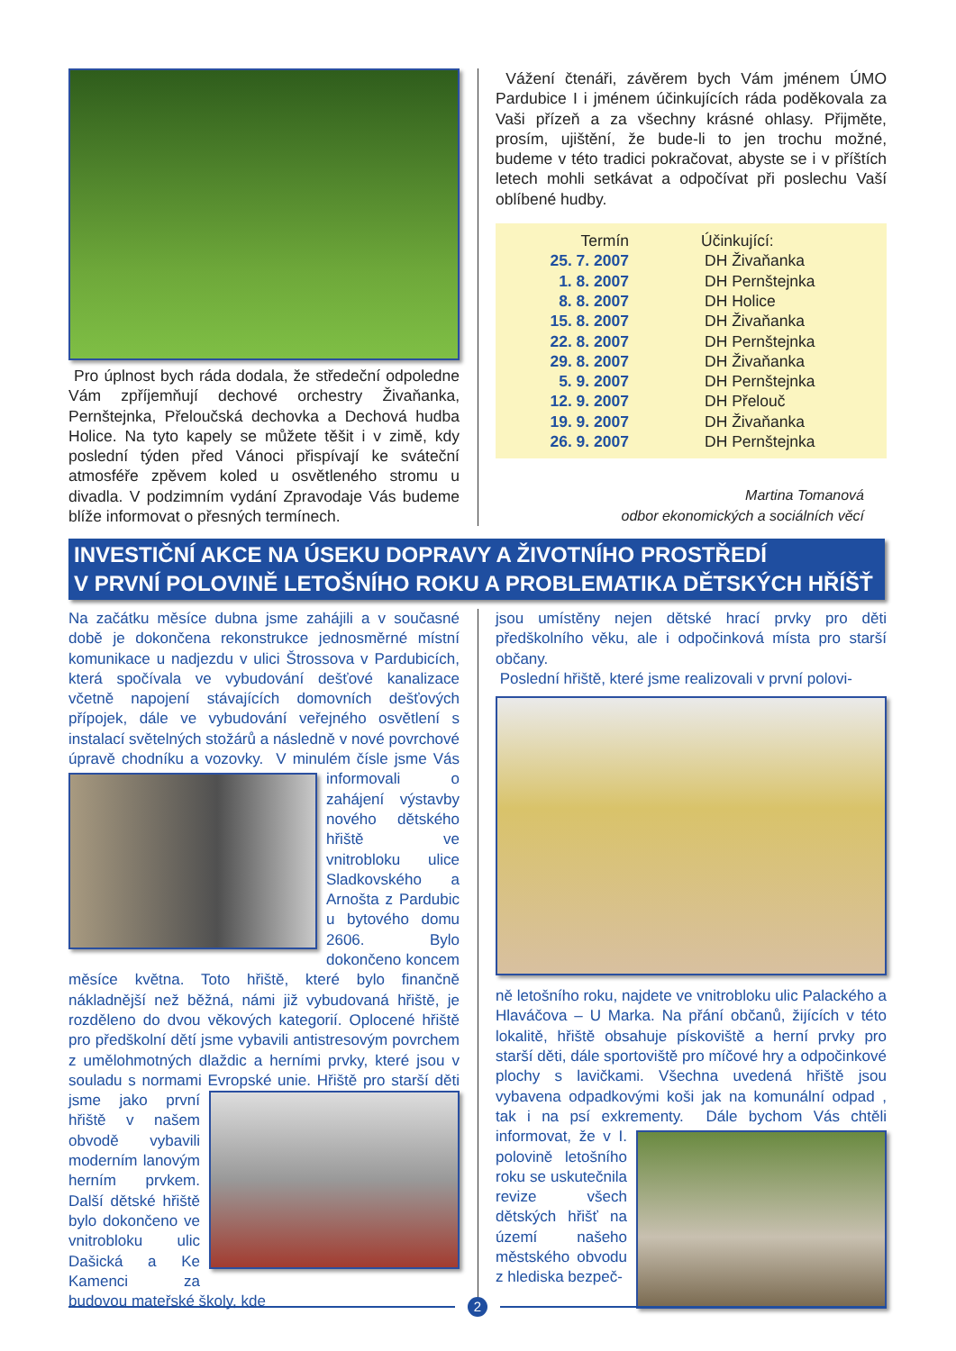Pro úplnost bych ráda dodala, že středeční odpoledne Vám zpříjemňují dechové orchestry Živaňanka, Pernštejnka, Přeloučská dechovka a Dechová hudba Holice. Na tyto kapely se můžete těšit i v zimě, kdy poslední týden před Vánoci přispívají ke sváteční atmosféře zpěvem koled u osvětleného stromu u divadla. V podzimním vydání Zpravodaje Vás budeme blíže informovat o přesných termínech.
Vážení čtenáři, závěrem bych Vám jménem ÚMO Pardubice I i jménem účinkujících ráda poděkovala za Vaši přízeň a za všechny krásné ohlasy. Přijměte, prosím, ujištění, že bude-li to jen trochu možné, budeme v této tradici pokračovat, abyste se i v příštích letech mohli setkávat a odpočívat při poslechu Vaší oblíbené hudby.
| Termín | Účinkující: |
| --- | --- |
| 25. 7. 2007 | DH Živaňanka |
| 1. 8. 2007 | DH Pernštejnka |
| 8. 8. 2007 | DH Holice |
| 15. 8. 2007 | DH Živaňanka |
| 22. 8. 2007 | DH Pernštejnka |
| 29. 8. 2007 | DH Živaňanka |
| 5. 9. 2007 | DH Pernštejnka |
| 12. 9. 2007 | DH Přelouč |
| 19. 9. 2007 | DH Živaňanka |
| 26. 9. 2007 | DH Pernštejnka |
Martina Tomanová
odbor ekonomických a sociálních věcí
INVESTIČNÍ AKCE NA ÚSEKU DOPRAVY A ŽIVOTNÍHO PROSTŘEDÍ
V PRVNÍ POLOVINĚ LETOŠNÍHO ROKU A PROBLEMATIKA DĚTSKÝCH HŘÍŠŤ
Na začátku měsíce dubna jsme zahájili a v současné době je dokončena rekonstrukce jednosměrné místní komunikace u nadjezdu v ulici Štrossova v Pardubicích, která spočívala ve vybudování dešťové kanalizace včetně napojení stávajících domovních dešťových přípojek, dále ve vybudování veřejného osvětlení s instalací světelných stožárů a následně v nové povrchové úpravě chodníku a vozovky.
V minulém čísle jsme Vás informovali o zahájení výstavby nového dětského hřiště ve vnitrobloku ulice Sladkovského a Arnošta z Pardubic u bytového domu 2606. Bylo dokončeno koncem měsíce května. Toto hřiště, které bylo finančně nákladnější než běžná, námi již vybudovaná hřiště, je rozděleno do dvou věkových kategorií. Oplocené hřiště pro předškolní dětí jsme vybavili antistresovým povrchem z umělohmotných dlaždic a herními prvky, které jsou v souladu s normami Evropské unie.
Hřiště pro starší děti jsme jako první hřiště v našem obvodě vybavili moderním lanovým herním prvkem. Další dětské hřiště bylo dokončeno ve vnitrobloku ulic Dašická a Ke Kamenci za budovou mateřské školy, kde
jsou umístěny nejen dětské hrací prvky pro děti předškolního věku, ale i odpočinková místa pro starší občany.
Poslední hřiště, které jsme realizovali v první polovi-
ně letošního roku, najdete ve vnitrobloku ulic Palackého a Hlaváčova – U Marka. Na přání občanů, žijících v této lokalitě, hřiště obsahuje pískoviště a herní prvky pro starší děti, dále sportoviště pro míčové hry a odpočinkové plochy s lavičkami. Všechna uvedená hřiště jsou vybavena odpadkovými koši jak na komunální odpad , tak i na psí exkrementy.
Dále bychom Vás chtěli informovat, že v I. polovině letošního roku se uskutečnila revize všech dětských hřišť na území našeho městského obvodu z hlediska bezpeč-
2